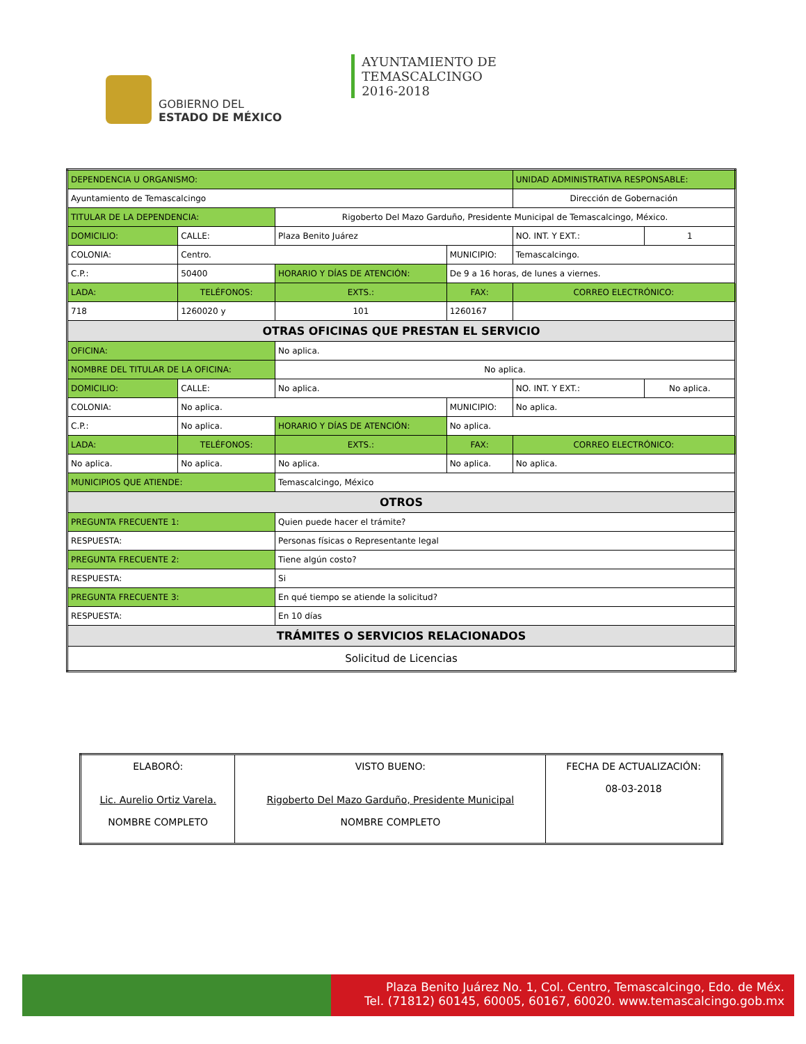GOBIERNO DEL
ESTADO DE MÉXICO
AYUNTAMIENTO DE
TEMASCALCINGO
2016-2018
| DEPENDENCIA U ORGANISMO: | | | | | | | UNIDAD ADMINISTRATIVA RESPONSABLE: | | |
| Ayuntamiento de Temascalcingo | | | | | | | Dirección de Gobernación | | |
| TITULAR DE LA DEPENDENCIA: | | | Rigoberto Del Mazo Garduño, Presidente Municipal de Temascalcingo, México. | | | | | | |
| DOMICILIO: | CALLE: | Plaza Benito Juárez | | | | | | NO. INT. Y EXT.: | 1 |
| COLONIA: | Centro. | | | | | MUNICIPIO: | Temascalcingo. | | |
| C.P.: | 50400 | | HORARIO Y DÍAS DE ATENCIÓN: | | De 9 a 16 horas, de lunes a viernes. | | | | |
| LADA: | TELÉFONOS: | | | EXTS.: | FAX: | | CORREO ELECTRÓNICO: | | |
| 718 | 1260020 y | | | 101 | 1260167 | | | | |
| OTRAS OFICINAS QUE PRESTAN EL SERVICIO | | | | | | | | | |
| OFICINA: | | No aplica. | | | | | | | |
| NOMBRE DEL TITULAR DE LA OFICINA: | | | | No aplica. | | | | | |
| DOMICILIO: | CALLE: | No aplica. | | | | | | NO. INT. Y EXT.: | No aplica. |
| COLONIA: | No aplica. | | | | | MUNICIPIO: | No aplica. | | |
| C.P.: | No aplica. | | HORARIO Y DÍAS DE ATENCIÓN: | | No aplica. | | | | |
| LADA: | TELÉFONOS: | | | EXTS.: | FAX: | | CORREO ELECTRÓNICO: | | |
| No aplica. | No aplica. | | | No aplica. | No aplica. | | No aplica. | | |
| MUNICIPIOS QUE ATIENDE: | | | Temascalcingo, México | | | | | | |
| OTROS | | | | | | | | | |
| PREGUNTA FRECUENTE 1: | | | Quien puede hacer el trámite? | | | | | | |
| RESPUESTA: | | | Personas físicas o Representante legal | | | | | | |
| PREGUNTA FRECUENTE 2: | | | Tiene algún costo? | | | | | | |
| RESPUESTA: | | | Si | | | | | | |
| PREGUNTA FRECUENTE 3: | | | En qué tiempo se atiende la solicitud? | | | | | | |
| RESPUESTA: | | | En 10 días | | | | | | |
| TRÁMITES O SERVICIOS RELACIONADOS | | | | | | | | | |
| Solicitud de Licencias | | | | | | | | | |
| ELABORÓ: Lic. Aurelio Ortiz Varela. NOMBRE COMPLETO | VISTO BUENO: Rigoberto Del Mazo Garduño, Presidente Municipal NOMBRE COMPLETO | FECHA DE ACTUALIZACIÓN: 08-03-2018 |
Plaza Benito Juárez No. 1, Col. Centro, Temascalcingo, Edo. de Méx.
Tel. (71812) 60145, 60005, 60167, 60020. www.temascalcingo.gob.mx